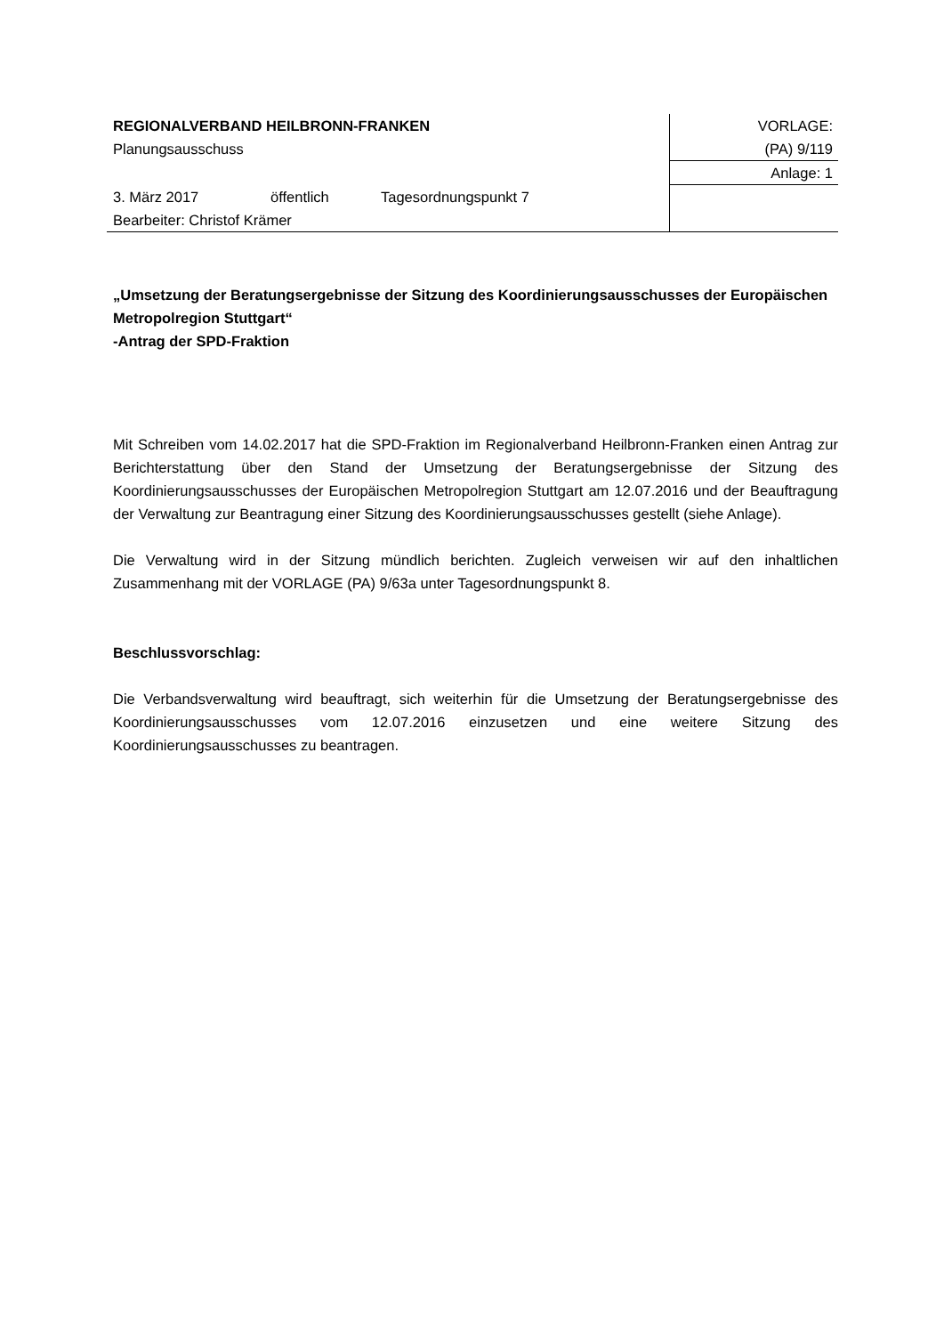REGIONALVERBAND HEILBRONN-FRANKEN
Planungsausschuss
3. März 2017 öffentlich Tagesordnungspunkt 7
Bearbeiter: Christof Krämer
VORLAGE:
(PA) 9/119
Anlage: 1
„Umsetzung der Beratungsergebnisse der Sitzung des Koordinierungsausschusses der Europäischen Metropolregion Stuttgart“
-Antrag der SPD-Fraktion
Mit Schreiben vom 14.02.2017 hat die SPD-Fraktion im Regionalverband Heilbronn-Franken einen Antrag zur Berichterstattung über den Stand der Umsetzung der Beratungsergebnisse der Sitzung des Koordinierungsausschusses der Europäischen Metropolregion Stuttgart am 12.07.2016 und der Beauftragung der Verwaltung zur Beantragung einer Sitzung des Koordinierungsausschusses gestellt (siehe Anlage).
Die Verwaltung wird in der Sitzung mündlich berichten. Zugleich verweisen wir auf den inhaltlichen Zusammenhang mit der VORLAGE (PA) 9/63a unter Tagesordnungspunkt 8.
Beschlussvorschlag:
Die Verbandsverwaltung wird beauftragt, sich weiterhin für die Umsetzung der Beratungsergebnisse des Koordinierungsausschusses vom 12.07.2016 einzusetzen und eine weitere Sitzung des Koordinierungsausschusses zu beantragen.